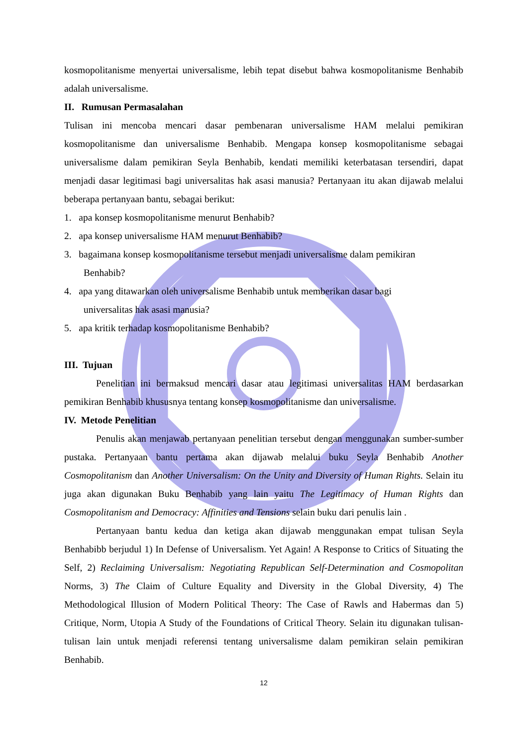kosmopolitanisme menyertai universalisme, lebih tepat disebut bahwa kosmopolitanisme Benhabib adalah universalisme.
II. Rumusan Permasalahan
Tulisan ini mencoba mencari dasar pembenaran universalisme HAM melalui pemikiran kosmopolitanisme dan universalisme Benhabib. Mengapa konsep kosmopolitanisme sebagai universalisme dalam pemikiran Seyla Benhabib, kendati memiliki keterbatasan tersendiri, dapat menjadi dasar legitimasi bagi universalitas hak asasi manusia? Pertanyaan itu akan dijawab melalui beberapa pertanyaan bantu, sebagai berikut:
1. apa konsep kosmopolitanisme menurut Benhabib?
2. apa konsep universalisme HAM menurut Benhabib?
3. bagaimana konsep kosmopolitanisme tersebut menjadi universalisme dalam pemikiran
Benhabib?
4. apa yang ditawarkan oleh universalisme Benhabib untuk memberikan dasar bagi
universalitas hak asasi manusia?
5. apa kritik terhadap kosmopolitanisme Benhabib?
III. Tujuan
Penelitian ini bermaksud mencari dasar atau legitimasi universalitas HAM berdasarkan pemikiran Benhabib khususnya tentang konsep kosmopolitanisme dan universalisme.
IV. Metode Penelitian
Penulis akan menjawab pertanyaan penelitian tersebut dengan menggunakan sumber-sumber pustaka. Pertanyaan bantu pertama akan dijawab melalui buku Seyla Benhabib Another Cosmopolitanism dan Another Universalism: On the Unity and Diversity of Human Rights. Selain itu juga akan digunakan Buku Benhabib yang lain yaitu The Legitimacy of Human Rights dan Cosmopolitanism and Democracy: Affinities and Tensions selain buku dari penulis lain .
Pertanyaan bantu kedua dan ketiga akan dijawab menggunakan empat tulisan Seyla Benhabibb berjudul 1) In Defense of Universalism. Yet Again! A Response to Critics of Situating the Self, 2) Reclaiming Universalism: Negotiating Republican Self-Determination and Cosmopolitan Norms, 3) The Claim of Culture Equality and Diversity in the Global Diversity, 4) The Methodological Illusion of Modern Political Theory: The Case of Rawls and Habermas dan 5) Critique, Norm, Utopia A Study of the Foundations of Critical Theory. Selain itu digunakan tulisan-tulisan lain untuk menjadi referensi tentang universalisme dalam pemikiran selain pemikiran Benhabib.
12